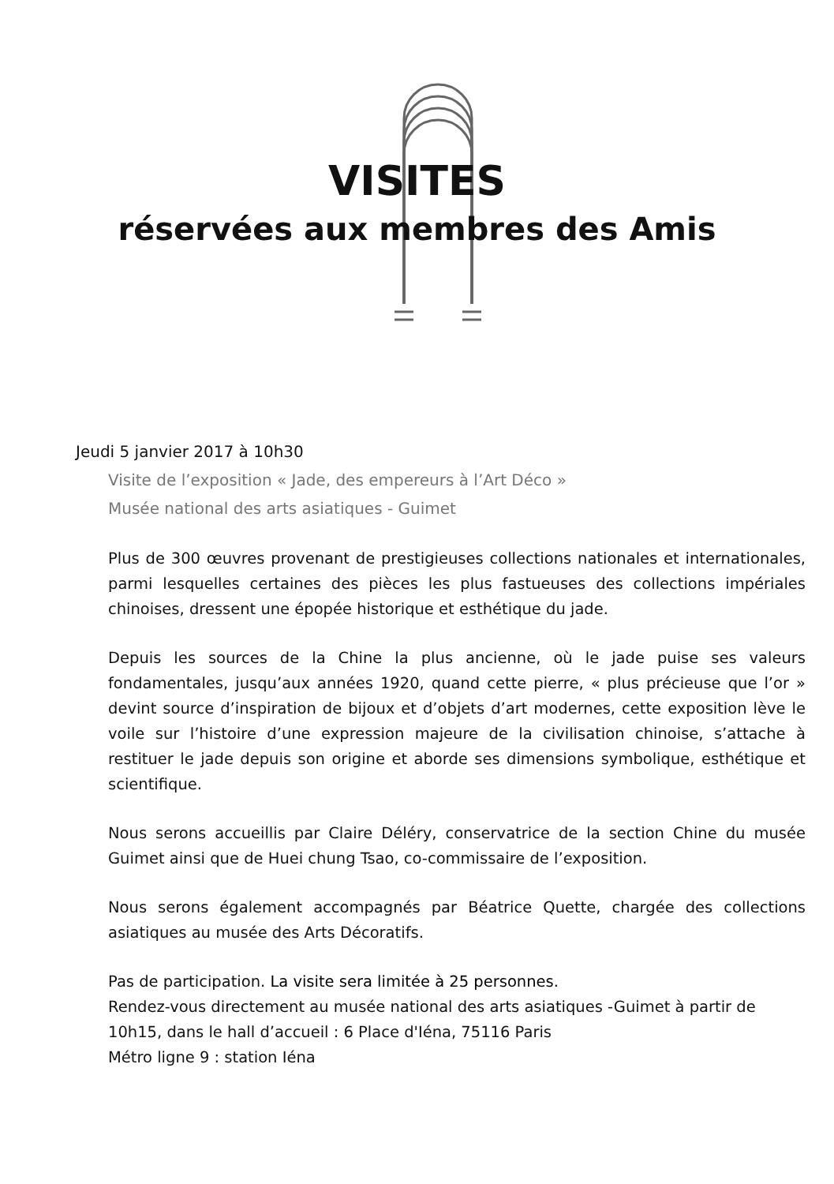VISITES
réservées aux membres des Amis
Jeudi 5 janvier 2017 à 10h30
Visite de l’exposition « Jade, des empereurs à l’Art Déco »
Musée national des arts asiatiques - Guimet
Plus de 300 œuvres provenant de prestigieuses collections nationales et internationales, parmi lesquelles certaines des pièces les plus fastueuses des collections impériales chinoises, dressent une épopée historique et esthétique du jade.
Depuis les sources de la Chine la plus ancienne, où le jade puise ses valeurs fondamentales, jusqu’aux années 1920, quand cette pierre, « plus précieuse que l’or » devint source d’inspiration de bijoux et d’objets d’art modernes, cette exposition lève le voile sur l’histoire d’une expression majeure de la civilisation chinoise, s’attache à restituer le jade depuis son origine et aborde ses dimensions symbolique, esthétique et scientifique.
Nous serons accueillis par Claire Déléry, conservatrice de la section Chine du musée Guimet ainsi que de Huei chung Tsao, co-commissaire de l’exposition.
Nous serons également accompagnés par Béatrice Quette, chargée des collections asiatiques au musée des Arts Décoratifs.
Pas de participation. La visite sera limitée à 25 personnes.
Rendez-vous directement au musée national des arts asiatiques -Guimet à partir de 10h15, dans le hall d’accueil : 6 Place d'Iéna, 75116 Paris
Métro ligne 9 : station Iéna